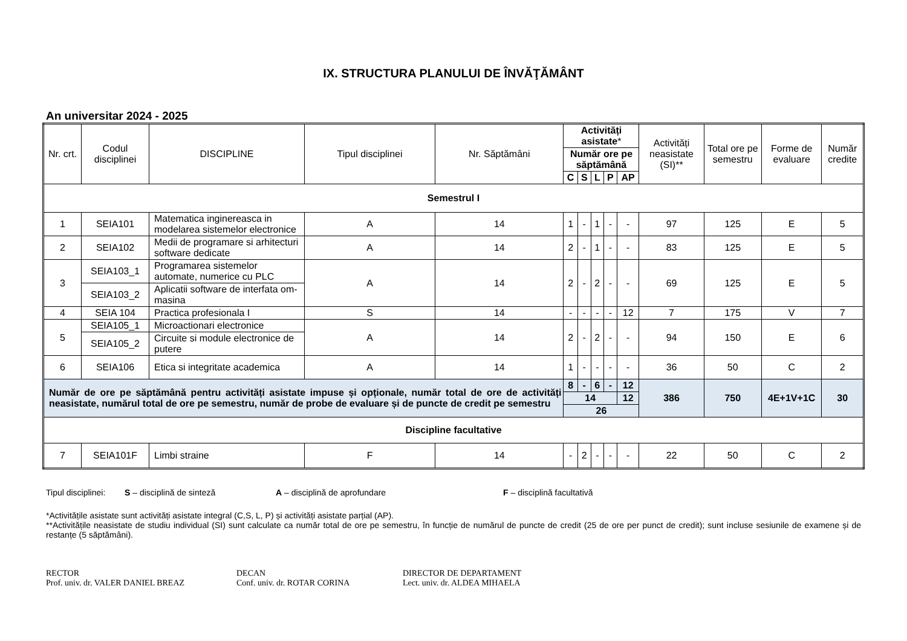IX. STRUCTURA PLANULUI DE ÎNVĂŢĂMÂNT
An universitar 2024 - 2025
| Nr. crt. | Codul disciplinei | DISCIPLINE | Tipul disciplinei | Nr. Săptămâni | Activități asistate * | | | | | Activități neasistate (SI)** | Total ore pe semestru | Forme de evaluare | Număr credite |
| --- | --- | --- | --- | --- | --- | --- | --- | --- | --- | --- | --- | --- | --- |
| | | | | | Număr ore pe săptămână | | | | | | | | |
| | | | | | C | S | L | P | AP | | | | |
| Semestrul I | | | | | | | | | | | | | |
| 1 | SEIA101 | Matematica inginereasca in modelarea sistemelor electronice | A | 14 | 1 | - | 1 | - | - | 97 | 125 | E | 5 |
| 2 | SEIA102 | Medii de programare si arhitecturi software dedicate | A | 14 | 2 | - | 1 | - | - | 83 | 125 | E | 5 |
| 3 | SEIA103_1 | Programarea sistemelor automate, numerice cu PLC | A | 14 | 2 | - | 2 | - | - | 69 | 125 | E | 5 |
| | SEIA103_2 | Aplicatii software de interfata om-masina | | | | | | | | | | | |
| 4 | SEIA 104 | Practica profesionala I | S | 14 | - | - | - | - | 12 | 7 | 175 | V | 7 |
| 5 | SEIA105_1 | Microactionari electronice | A | 14 | 2 | - | 2 | - | - | 94 | 150 | E | 6 |
| | SEIA105_2 | Circuite si module electronice de putere | | | | | | | | | | | |
| 6 | SEIA106 | Etica si integritate academica | A | 14 | 1 | - | - | - | - | 36 | 50 | C | 2 |
| Număr de ore pe săptămână pentru activități asistate impuse și opționale, număr total de ore de activități neasistate, numărul total de ore pe semestru, număr de probe de evaluare și de puncte de credit pe semestru | | | | | 8 | - | 6 | - | 12 | 386 | 750 | 4E+1V+1C | 30 |
| | | | | | 14 | | | | 12 | | | | |
| | | | | | 26 | | | | | | | | |
| Discipline facultative | | | | | | | | | | | | | |
| 7 | SEIA101F | Limbi straine | F | 14 | - | 2 | - | - | - | 22 | 50 | C | 2 |
Tipul disciplinei: S – disciplină de sinteză A – disciplină de aprofundare F – disciplină facultativă
*Activitățile asistate sunt activități asistate integral (C,S, L, P) și activități asistate parțial (AP).
**Activitățile neasistate de studiu individual (SI) sunt calculate ca număr total de ore pe semestru, în funcție de numărul de puncte de credit (25 de ore per punct de credit); sunt incluse sesiunile de examene și de restanțe (5 săptămâni).
RECTOR
Prof. univ. dr. VALER DANIEL BREAZ
DECAN
Conf. univ. dr. ROTAR CORINA
DIRECTOR DE DEPARTAMENT
Lect. univ. dr. ALDEA MIHAELA